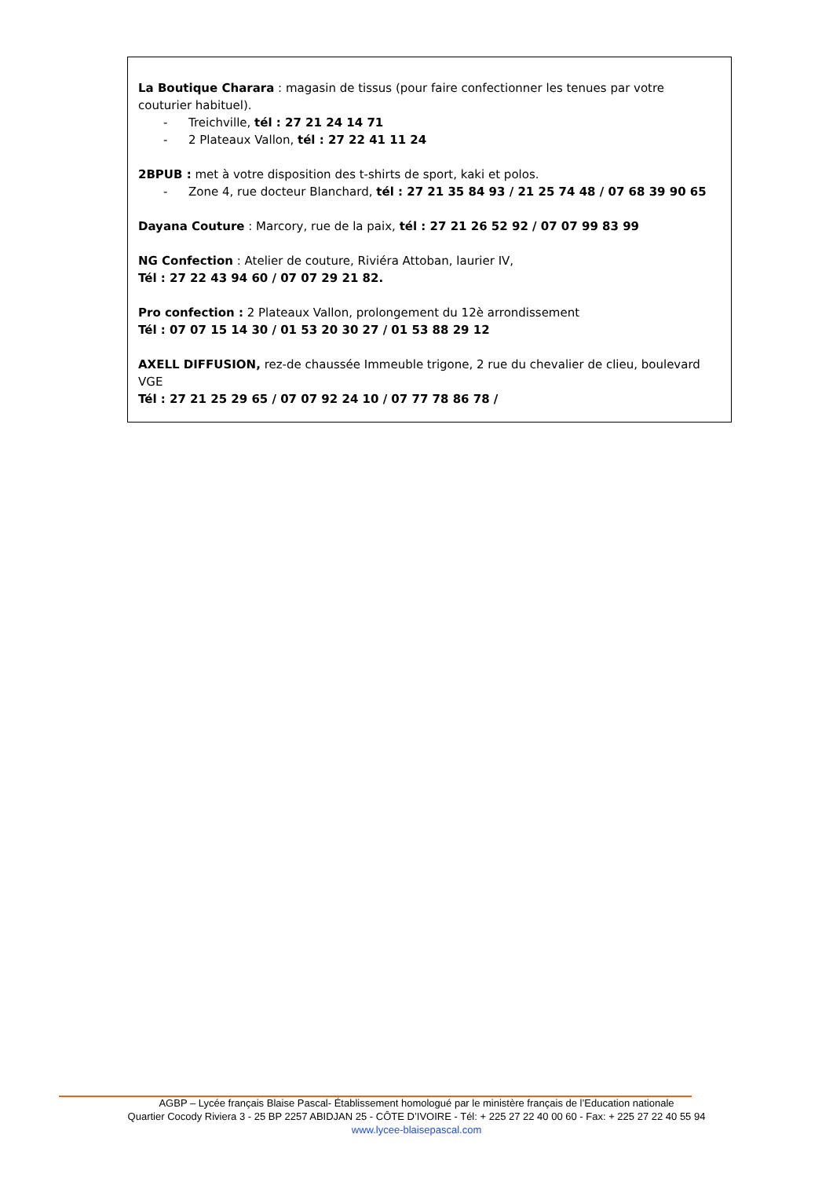La Boutique Charara : magasin de tissus (pour faire confectionner les tenues par votre couturier habituel).
- Treichville, tél : 27 21 24 14 71
- 2 Plateaux Vallon, tél : 27 22 41 11 24
2BPUB : met à votre disposition des t-shirts de sport, kaki et polos.
- Zone 4, rue docteur Blanchard, tél : 27 21 35 84 93 / 21 25 74 48 / 07 68 39 90 65
Dayana Couture : Marcory, rue de la paix, tél : 27 21 26 52 92 / 07 07 99 83 99
NG Confection : Atelier de couture, Riviéra Attoban, laurier IV,
Tél : 27 22 43 94 60 / 07 07 29 21 82.
Pro confection : 2 Plateaux Vallon, prolongement du 12è arrondissement
Tél : 07 07 15 14 30 / 01 53 20 30 27 / 01 53 88 29 12
AXELL DIFFUSION, rez-de chaussée Immeuble trigone, 2 rue du chevalier de clieu, boulevard VGE
Tél : 27 21 25 29 65 / 07 07 92 24 10 / 07 77 78 86 78 /
AGBP – Lycée français Blaise Pascal- Établissement homologué par le ministère français de l’Education nationale
Quartier Cocody Riviera 3 - 25 BP 2257 ABIDJAN 25 - CÔTE D’IVOIRE - Tél: + 225 27 22 40 00 60 - Fax: + 225 27 22 40 55 94
www.lycee-blaisepascal.com